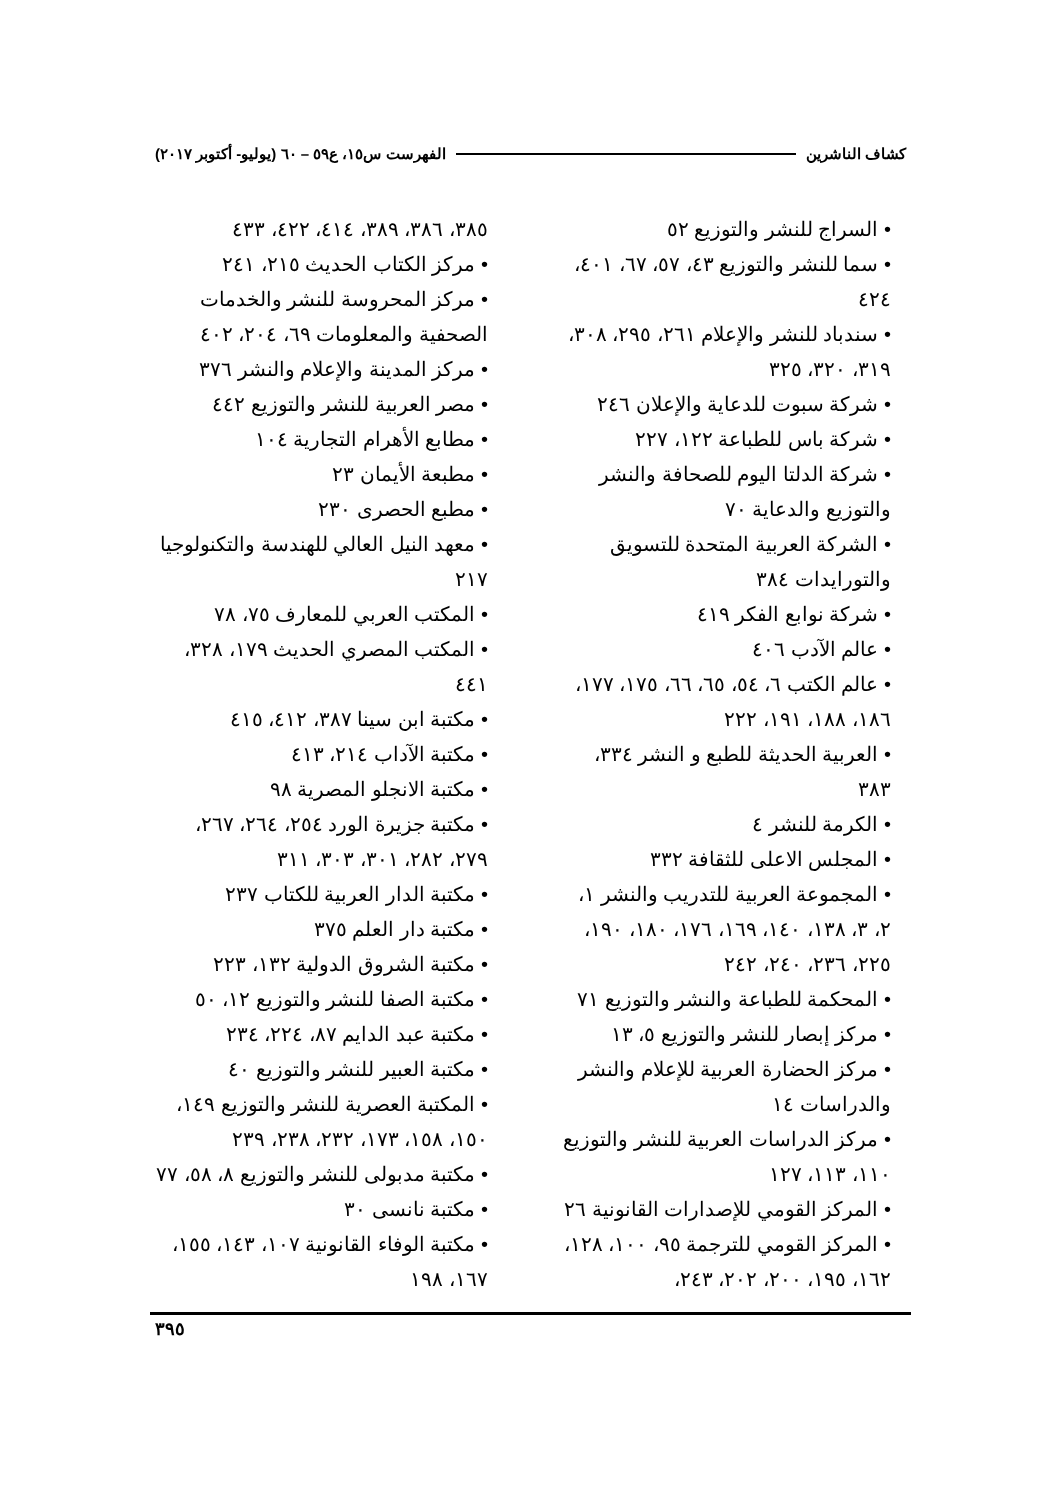كشاف الناشرين الفهرست س١٥، ع٥٩ – ٦٠ (يوليو- أكتوبر ٢٠١٧)
• السراج للنشر والتوزيع ٥٢
• سما للنشر والتوزيع ٤٣، ٥٧، ٦٧، ٤٠١، ٤٢٤
• سندباد للنشر والإعلام ٢٦١، ٢٩٥، ٣٠٨، ٣١٩، ٣٢٠، ٣٢٥
• شركة سبوت للدعاية والإعلان ٢٤٦
• شركة باس للطباعة ١٢٢، ٢٢٧
• شركة الدلتا اليوم للصحافة والنشر والتوزيع والدعاية ٧٠
• الشركة العربية المتحدة للتسويق والتورايدات ٣٨٤
• شركة نوابع الفكر ٤١٩
• عالم الآدب ٤٠٦
• عالم الكتب ٦، ٥٤، ٦٥، ٦٦، ١٧٥، ١٧٧، ١٨٦، ١٨٨، ١٩١، ٢٢٢
• العربية الحديثة للطبع و النشر ٣٣٤، ٣٨٣
• الكرمة للنشر ٤
• المجلس الاعلى للثقافة ٣٣٢
• المجموعة العربية للتدريب والنشر ١، ٢، ٣، ١٣٨، ١٤٠، ١٦٩، ١٧٦، ١٨٠، ١٩٠، ٢٢٥، ٢٣٦، ٢٤٠، ٢٤٢
• المحكمة للطباعة والنشر والتوزيع ٧١
• مركز إبصار للنشر والتوزيع ٥، ١٣
• مركز الحضارة العربية للإعلام والنشر والدراسات ١٤
• مركز الدراسات العربية للنشر والتوزيع ١١٠، ١١٣، ١٢٧
• المركز القومي للإصدارات القانونية ٢٦
• المركز القومي للترجمة ٩٥، ١٠٠، ١٢٨، ١٦٢، ١٩٥، ٢٠٠، ٢٠٢، ٢٤٣،
٣٨٥، ٣٨٦، ٣٨٩، ٤١٤، ٤٢٢، ٤٣٣
• مركز الكتاب الحديث ٢١٥، ٢٤١
• مركز المحروسة للنشر والخدمات الصحفية والمعلومات ٦٩، ٢٠٤، ٤٠٢
• مركز المدينة والإعلام والنشر ٣٧٦
• مصر العربية للنشر والتوزيع ٤٤٢
• مطابع الأهرام التجارية ١٠٤
• مطبعة الأيمان ٢٣
• مطبع الحصرى ٢٣٠
• معهد النيل العالي للهندسة والتكنولوجيا ٢١٧
• المكتب العربي للمعارف ٧٥، ٧٨
• المكتب المصري الحديث ١٧٩، ٣٢٨، ٤٤١
• مكتبة ابن سينا ٣٨٧، ٤١٢، ٤١٥
• مكتبة الآداب ٢١٤، ٤١٣
• مكتبة الانجلو المصرية ٩٨
• مكتبة جزيرة الورد ٢٥٤، ٢٦٤، ٢٦٧، ٢٧٩، ٢٨٢، ٣٠١، ٣٠٣، ٣١١
• مكتبة الدار العربية للكتاب ٢٣٧
• مكتبة دار العلم ٣٧٥
• مكتبة الشروق الدولية ١٣٢، ٢٢٣
• مكتبة الصفا للنشر والتوزيع ١٢، ٥٠
• مكتبة عبد الدايم ٨٧، ٢٢٤، ٢٣٤
• مكتبة العبير للنشر والتوزيع ٤٠
• المكتبة العصرية للنشر والتوزيع ١٤٩، ١٥٠، ١٥٨، ١٧٣، ٢٣٢، ٢٣٨، ٢٣٩
• مكتبة مدبولى للنشر والتوزيع ٨، ٥٨، ٧٧
• مكتبة نانسى ٣٠
• مكتبة الوفاء القانونية ١٠٧، ١٤٣، ١٥٥، ١٦٧، ١٩٨
٣٩٥